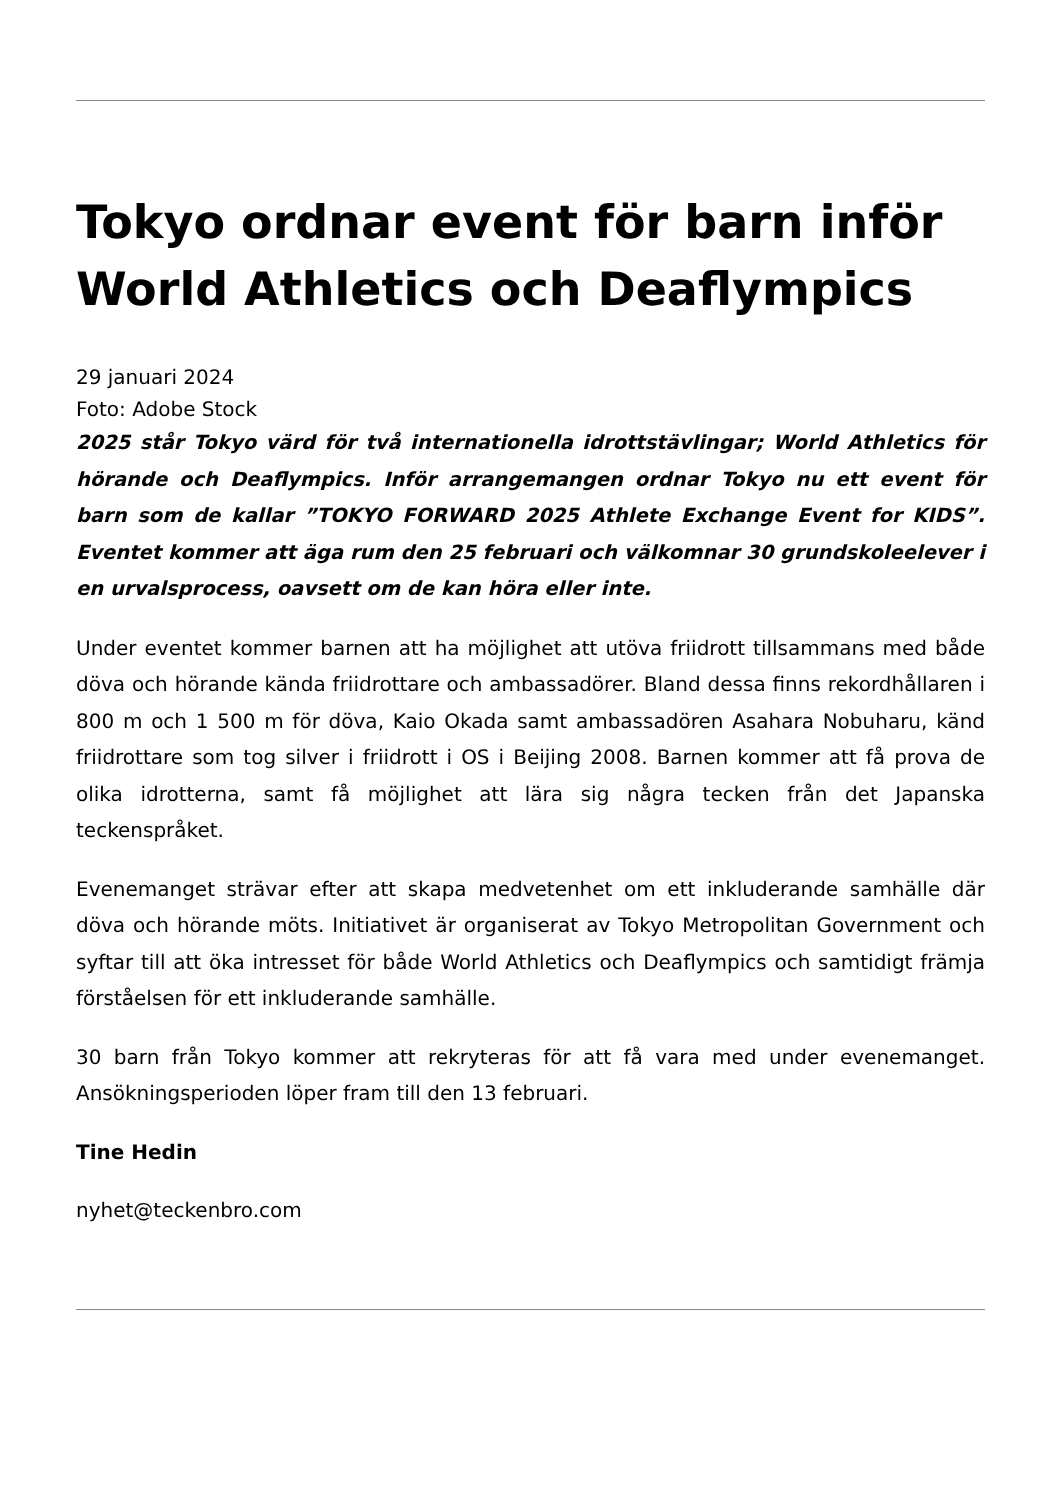Tokyo ordnar event för barn inför World Athletics och Deaflympics
29 januari 2024
Foto: Adobe Stock
2025 står Tokyo värd för två internationella idrottstävlingar; World Athletics för hörande och Deaflympics. Inför arrangemangen ordnar Tokyo nu ett event för barn som de kallar ”TOKYO FORWARD 2025 Athlete Exchange Event for KIDS”. Eventet kommer att äga rum den 25 februari och välkomnar 30 grundskoleelever i en urvalsprocess, oavsett om de kan höra eller inte.
Under eventet kommer barnen att ha möjlighet att utöva friidrott tillsammans med både döva och hörande kända friidrottare och ambassadörer. Bland dessa finns rekordhållaren i 800 m och 1 500 m för döva, Kaio Okada samt ambassadören Asahara Nobuharu, känd friidrottare som tog silver i friidrott i OS i Beijing 2008. Barnen kommer att få prova de olika idrotterna, samt få möjlighet att lära sig några tecken från det Japanska teckenspråket.
Evenemanget strävar efter att skapa medvetenhet om ett inkluderande samhälle där döva och hörande möts. Initiativet är organiserat av Tokyo Metropolitan Government och syftar till att öka intresset för både World Athletics och Deaflympics och samtidigt främja förståelsen för ett inkluderande samhälle.
30 barn från Tokyo kommer att rekryteras för att få vara med under evenemanget. Ansökningsperioden löper fram till den 13 februari.
Tine Hedin
nyhet@teckenbro.com